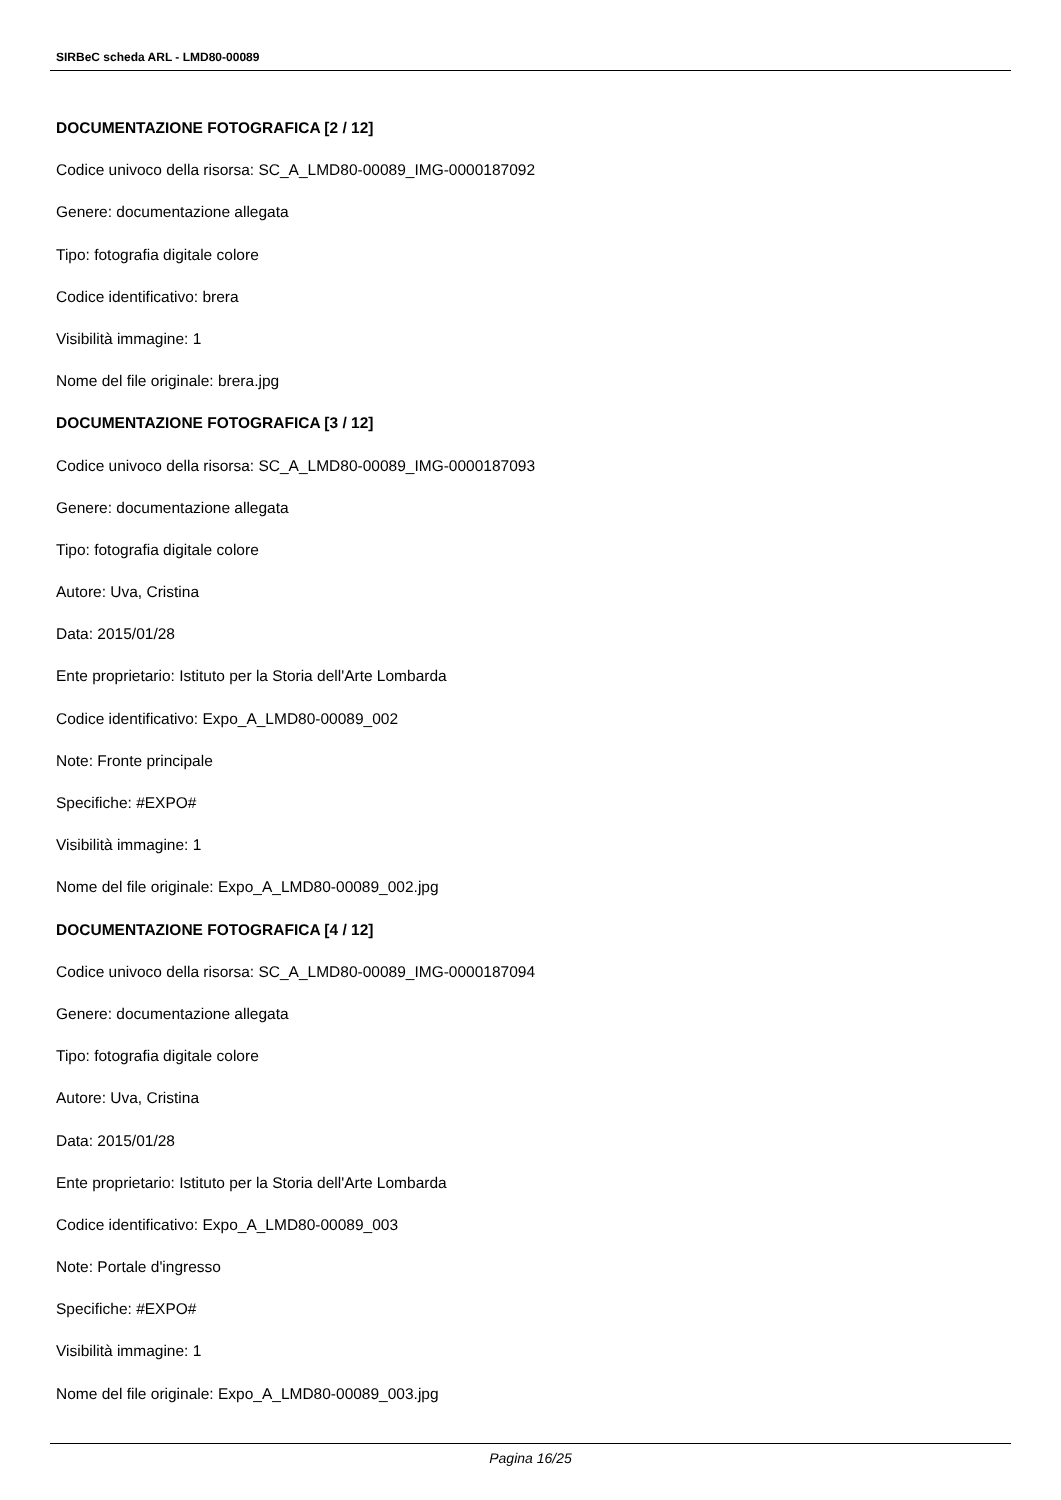SIRBeC scheda ARL - LMD80-00089
DOCUMENTAZIONE FOTOGRAFICA [2 / 12]
Codice univoco della risorsa: SC_A_LMD80-00089_IMG-0000187092
Genere: documentazione allegata
Tipo: fotografia digitale colore
Codice identificativo: brera
Visibilità immagine: 1
Nome del file originale: brera.jpg
DOCUMENTAZIONE FOTOGRAFICA [3 / 12]
Codice univoco della risorsa: SC_A_LMD80-00089_IMG-0000187093
Genere: documentazione allegata
Tipo: fotografia digitale colore
Autore: Uva, Cristina
Data: 2015/01/28
Ente proprietario: Istituto per la Storia dell'Arte Lombarda
Codice identificativo: Expo_A_LMD80-00089_002
Note: Fronte principale
Specifiche: #EXPO#
Visibilità immagine: 1
Nome del file originale: Expo_A_LMD80-00089_002.jpg
DOCUMENTAZIONE FOTOGRAFICA [4 / 12]
Codice univoco della risorsa: SC_A_LMD80-00089_IMG-0000187094
Genere: documentazione allegata
Tipo: fotografia digitale colore
Autore: Uva, Cristina
Data: 2015/01/28
Ente proprietario: Istituto per la Storia dell'Arte Lombarda
Codice identificativo: Expo_A_LMD80-00089_003
Note: Portale d'ingresso
Specifiche: #EXPO#
Visibilità immagine: 1
Nome del file originale: Expo_A_LMD80-00089_003.jpg
Pagina 16/25